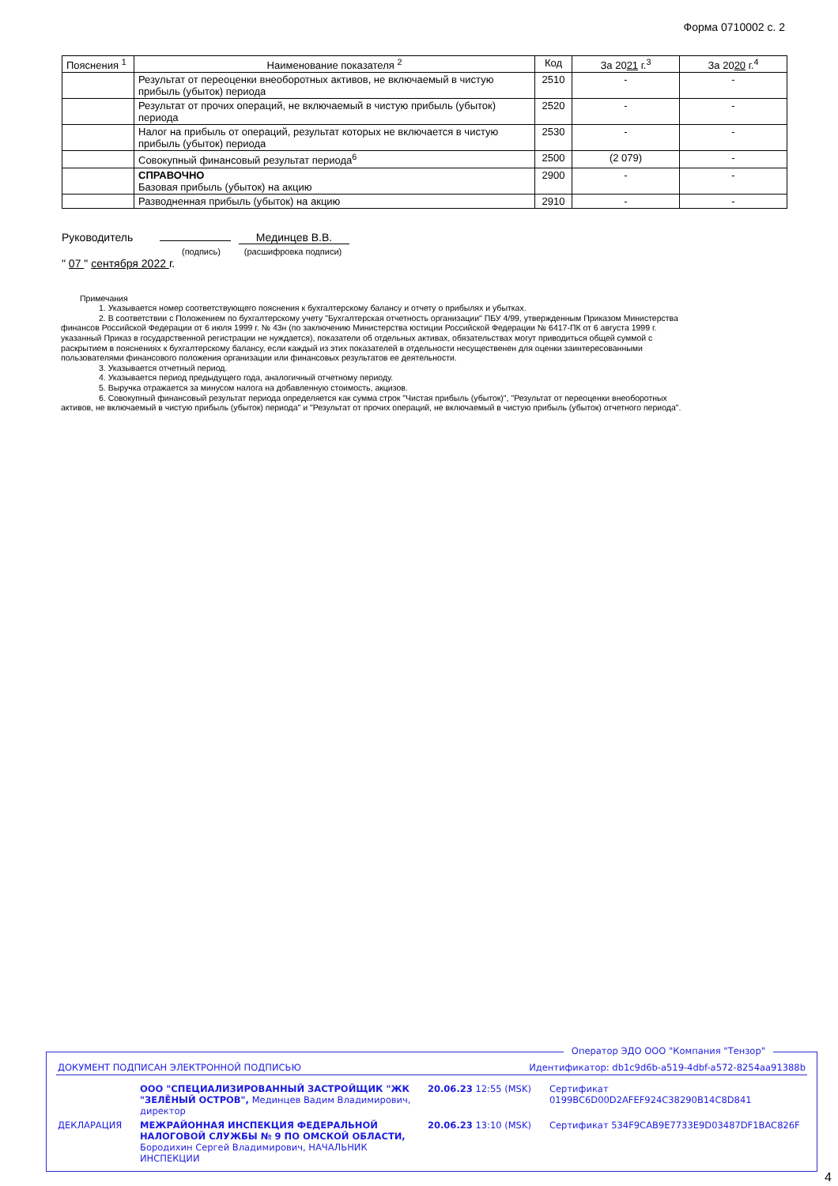Форма 0710002 с. 2
| Пояснения <sup>1</sup> | Наименование показателя <sup>2</sup> | Код | За 20 21 г.<sup>3</sup> | За 20 20 г.<sup>4</sup> |
| --- | --- | --- | --- | --- |
| | Результат от переоценки внеоборотных активов, не включаемый в чистую прибыль (убыток) периода | 2510 | - | - |
| | Результат от прочих операций, не включаемый в чистую прибыль (убыток) периода | 2520 | - | - |
| | Налог на прибыль от операций, результат которых не включается в чистую прибыль (убыток) периода | 2530 | - | - |
| | Совокупный финансовый результат периода<sup>6</sup> | 2500 | (2 079) | - |
| | СПРАВОЧНО Базовая прибыль (убыток) на акцию | 2900 | - | - |
| | Разводненная прибыль (убыток) на акцию | 2910 | - | - |
Руководитель Мединцев В.В.
(подпись) (расшифровка подписи)
" 07 " сентября 2022 г.
Примечания
1. Указывается номер соответствующего пояснения к бухгалтерскому балансу и отчету о прибылях и убытках.
2. В соответствии с Положением по бухгалтерскому учету "Бухгалтерская отчетность организации" ПБУ 4/99, утвержденным Приказом Министерства финансов Российской Федерации от 6 июля 1999 г. № 43н (по заключению Министерства юстиции Российской Федерации № 6417-ПК от 6 августа 1999 г. указанный Приказ в государственной регистрации не нуждается), показатели об отдельных активах, обязательствах могут приводиться общей суммой с раскрытием в пояснениях к бухгалтерскому балансу, если каждый из этих показателей в отдельности несущественен для оценки заинтересованными пользователями финансового положения организации или финансовых результатов ее деятельности.
3. Указывается отчетный период.
4. Указывается период предыдущего года, аналогичный отчетному периоду.
5. Выручка отражается за минусом налога на добавленную стоимость, акцизов.
6. Совокупный финансовый результат периода определяется как сумма строк "Чистая прибыль (убыток)", "Результат от переоценки внеоборотных активов, не включаемый в чистую прибыль (убыток) периода" и "Результат от прочих операций, не включаемый в чистую прибыль (убыток) отчетного периода".
Оператор ЭДО ООО "Компания "Тензор"
| ДОКУМЕНТ ПОДПИСАН ЭЛЕКТРОННОЙ ПОДПИСЬЮ | Идентификатор: db1c9d6b-a519-4dbf-a572-8254aa91388b |
| | ООО "СПЕЦИАЛИЗИРОВАННЫЙ ЗАСТРОЙЩИК "ЖК "ЗЕЛЁНЫЙ ОСТРОВ", Мединцев Вадим Владимирович, директор | 20.06.23 12:55 (MSK) | Сертификат 0199BC6D00D2AFEF924C38290B14C8D841 |
| ДЕКЛАРАЦИЯ | МЕЖРАЙОННАЯ ИНСПЕКЦИЯ ФЕДЕРАЛЬНОЙ НАЛОГОВОЙ СЛУЖБЫ № 9 ПО ОМСКОЙ ОБЛАСТИ, Бородихин Сергей Владимирович, НАЧАЛЬНИК ИНСПЕКЦИИ | 20.06.23 13:10 (MSK) | Сертификат 534F9CAB9E7733E9D03487DF1BAC826F |
4